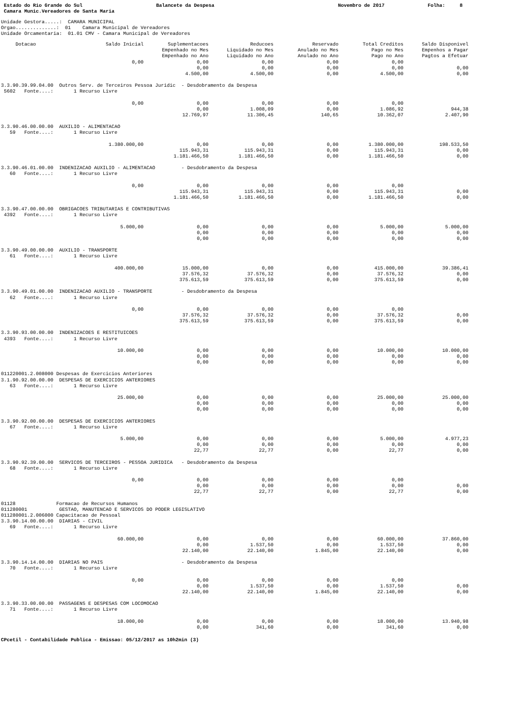Estado do Rio Grande do Sul
Balancete da Despesa
Novembro de 2017
Folha: 8
Camara Munic.Vereadores de Santa Maria
Unidade Gestora.....: CAMARA MUNICIPAL Orgao..............: 01 Camara Municipal de Vereadores Unidade Orcamentaria: 01.01 CMV - Camara Municipal de Vereadores
| Dotacao | Saldo Inicial | Suplementacoes | Reducoes | Reservado | Total Creditos | Saldo Disponivel |
| --- | --- | --- | --- | --- | --- | --- |
| | | Empenhado no Mes | Liquidado no Mes | Anulado no Mes | Pago no Mes | Empenhos a Pagar |
| | | Empenhado no Ano | Liquidado no Ano | Anulado no Ano | Pago no Ano | Pagtos a Efetuar |
| | 0,00 | 0,00 | 0,00 | 0,00 | 0,00 | |
| | | 0,00 | 0,00 | 0,00 | 0,00 | 0,00 |
| | | 4.500,00 | 4.500,00 | 0,00 | 4.500,00 | 0,00 |
| 3.3.90.39.99.04.00 Outros Serv. de Terceiros Pessoa Juridic - Desdobramento da Despesa | | | | | | |
| 5602 Fonte....: 1 Recurso Livre | | | | | | |
| | 0,00 | 0,00 | 0,00 | 0,00 | 0,00 | |
| | | 0,00 | 1.008,09 | 0,00 | 1.086,92 | 944,38 |
| | | 12.769,97 | 11.306,45 | 140,65 | 10.362,07 | 2.407,90 |
| 3.3.90.46.00.00.00 AUXILIO - ALIMENTACAO | | | | | | |
| 59 Fonte....: 1 Recurso Livre | | | | | | |
| | 1.380.000,00 | 0,00 | 0,00 | 0,00 | 1.380.000,00 | 198.533,50 |
| | | 115.943,31 | 115.943,31 | 0,00 | 115.943,31 | 0,00 |
| | | 1.181.466,50 | 1.181.466,50 | 0,00 | 1.181.466,50 | 0,00 |
| 3.3.90.46.01.00.00 INDENIZACAO AUXILIO - ALIMENTACAO - Desdobramento da Despesa | | | | | | |
| 60 Fonte....: 1 Recurso Livre | | | | | | |
| | 0,00 | 0,00 | 0,00 | 0,00 | 0,00 | |
| | | 115.943,31 | 115.943,31 | 0,00 | 115.943,31 | 0,00 |
| | | 1.181.466,50 | 1.181.466,50 | 0,00 | 1.181.466,50 | 0,00 |
| 3.3.90.47.00.00.00 OBRIGACOES TRIBUTARIAS E CONTRIBUTIVAS | | | | | | |
| 4392 Fonte....: 1 Recurso Livre | | | | | | |
| | 5.000,00 | 0,00 | 0,00 | 0,00 | 5.000,00 | 5.000,00 |
| | | 0,00 | 0,00 | 0,00 | 0,00 | 0,00 |
| | | 0,00 | 0,00 | 0,00 | 0,00 | 0,00 |
| 3.3.90.49.00.00.00 AUXILIO - TRANSPORTE | | | | | | |
| 61 Fonte....: 1 Recurso Livre | | | | | | |
| | 400.000,00 | 15.000,00 | 0,00 | 0,00 | 415.000,00 | 39.386,41 |
| | | 37.576,32 | 37.576,32 | 0,00 | 37.576,32 | 0,00 |
| | | 375.613,59 | 375.613,59 | 0,00 | 375.613,59 | 0,00 |
| 3.3.90.49.01.00.00 INDENIZACAO AUXILIO - TRANSPORTE - Desdobramento da Despesa | | | | | | |
| 62 Fonte....: 1 Recurso Livre | | | | | | |
| | 0,00 | 0,00 | 0,00 | 0,00 | 0,00 | |
| | | 37.576,32 | 37.576,32 | 0,00 | 37.576,32 | 0,00 |
| | | 375.613,59 | 375.613,59 | 0,00 | 375.613,59 | 0,00 |
| 3.3.90.93.00.00.00 INDENIZACOES E RESTITUICOES | | | | | | |
| 4393 Fonte....: 1 Recurso Livre | | | | | | |
| | 10.000,00 | 0,00 | 0,00 | 0,00 | 10.000,00 | 10.000,00 |
| | | 0,00 | 0,00 | 0,00 | 0,00 | 0,00 |
| | | 0,00 | 0,00 | 0,00 | 0,00 | 0,00 |
| 011220001.2.008000 Despesas de Exercicios Anteriores | | | | | | |
| 3.1.90.92.00.00.00 DESPESAS DE EXERCICIOS ANTERIORES | | | | | | |
| 63 Fonte....: 1 Recurso Livre | | | | | | |
| | 25.000,00 | 0,00 | 0,00 | 0,00 | 25.000,00 | 25.000,00 |
| | | 0,00 | 0,00 | 0,00 | 0,00 | 0,00 |
| | | 0,00 | 0,00 | 0,00 | 0,00 | 0,00 |
| 3.3.90.92.00.00.00 DESPESAS DE EXERCICIOS ANTERIORES | | | | | | |
| 67 Fonte....: 1 Recurso Livre | | | | | | |
| | 5.000,00 | 0,00 | 0,00 | 0,00 | 5.000,00 | 4.977,23 |
| | | 0,00 | 0,00 | 0,00 | 0,00 | 0,00 |
| | | 22,77 | 22,77 | 0,00 | 22,77 | 0,00 |
| 3.3.90.92.39.00.00 SERVICOS DE TERCEIROS - PESSOA JURIDICA - Desdobramento da Despesa | | | | | | |
| 68 Fonte....: 1 Recurso Livre | | | | | | |
| | 0,00 | 0,00 | 0,00 | 0,00 | 0,00 | |
| | | 0,00 | 0,00 | 0,00 | 0,00 | 0,00 |
| | | 22,77 | 22,77 | 0,00 | 22,77 | 0,00 |
| 01128 Formacao de Recursos Humanos | | | | | | |
| 011280001 GESTAO, MANUTENCAO E SERVICOS DO PODER LEGISLATIVO | | | | | | |
| 011280001.2.006000 Capacitacao de Pessoal | | | | | | |
| 3.3.90.14.00.00.00 DIARIAS - CIVIL | | | | | | |
| 69 Fonte....: 1 Recurso Livre | | | | | | |
| | 60.000,00 | 0,00 | 0,00 | 0,00 | 60.000,00 | 37.860,00 |
| | | 0,00 | 1.537,50 | 0,00 | 1.537,50 | 0,00 |
| | | 22.140,00 | 22.140,00 | 1.845,00 | 22.140,00 | 0,00 |
| 3.3.90.14.14.00.00 DIARIAS NO PAIS - Desdobramento da Despesa | | | | | | |
| 70 Fonte....: 1 Recurso Livre | | | | | | |
| | 0,00 | 0,00 | 0,00 | 0,00 | 0,00 | |
| | | 0,00 | 1.537,50 | 0,00 | 1.537,50 | 0,00 |
| | | 22.140,00 | 22.140,00 | 1.845,00 | 22.140,00 | 0,00 |
| 3.3.90.33.00.00.00 PASSAGENS E DESPESAS COM LOCOMOCAO | | | | | | |
| 71 Fonte....: 1 Recurso Livre | | | | | | |
| | 18.000,00 | 0,00 | 0,00 | 0,00 | 18.000,00 | 13.940,98 |
| | | 0,00 | 341,60 | 0,00 | 341,60 | 0,00 |
CPcetil - Contabilidade Publica - Emissao: 05/12/2017 as 10h2min (3)